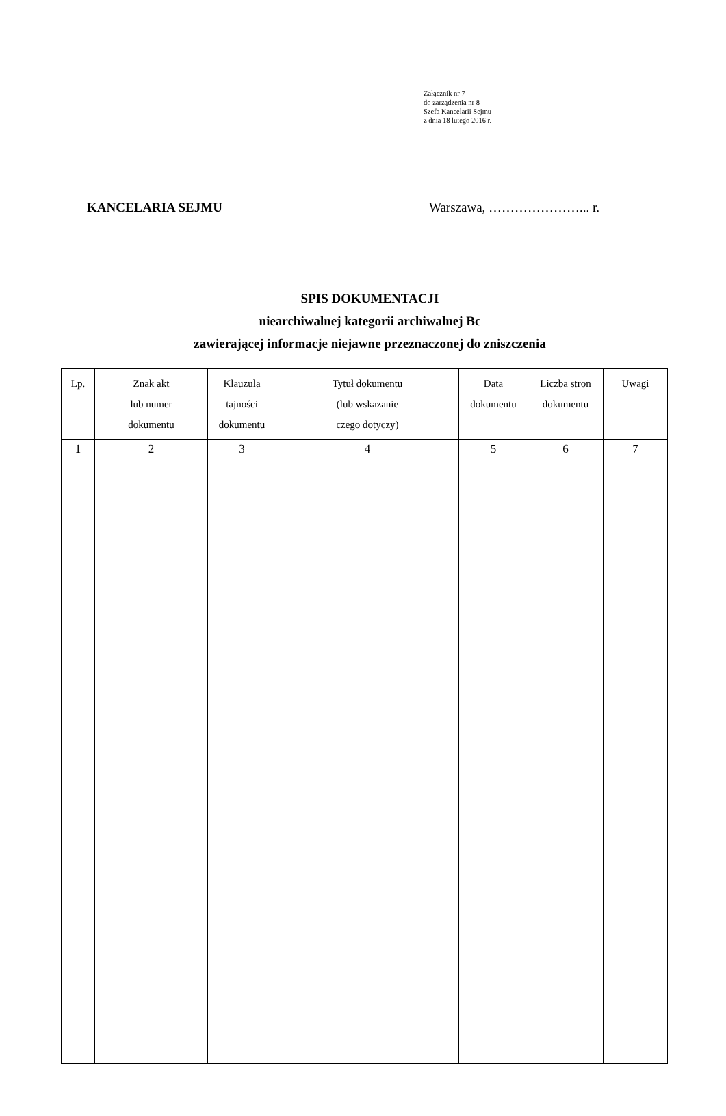Załącznik nr 7
do zarządzenia nr 8
Szefa Kancelarii Sejmu
z dnia 18 lutego 2016 r.
KANCELARIA SEJMU Warszawa, …………………... r.
SPIS DOKUMENTACJI
niearchiwalnej kategorii archiwalnej Bc
zawierającej informacje niejawne przeznaczonej do zniszczenia
| Lp. | Znak akt lub numer dokumentu | Klauzula tajności dokumentu | Tytuł dokumentu (lub wskazanie czego dotyczy) | Data dokumentu | Liczba stron dokumentu | Uwagi |
| --- | --- | --- | --- | --- | --- | --- |
| 1 | 2 | 3 | 4 | 5 | 6 | 7 |